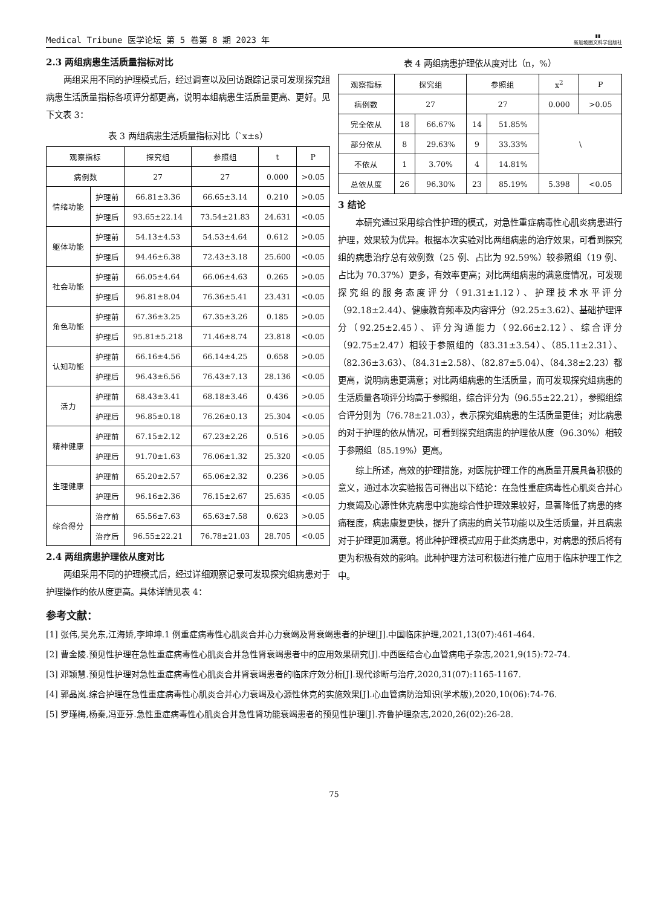Medical Tribune 医学论坛 第 5 卷第 8 期 2023 年 ▮▮
新加坡图文科学出版社
2.3 两组病患生活质量指标对比
两组采用不同的护理模式后，经过调查以及回访跟踪记录可发现探究组病患生活质量指标各项评分都更高，说明本组病患生活质量更高、更好。见下文表 3：
表 3 两组病患生活质量指标对比（`x±s）
| 观察指标 | | 探究组 | 参照组 | t | P |
| --- | --- | --- | --- | --- | --- |
| 病例数 | | 27 | 27 | 0.000 | >0.05 |
| 情绪功能 | 护理前 | 66.81±3.36 | 66.65±3.14 | 0.210 | >0.05 |
| | 护理后 | 93.65±22.14 | 73.54±21.83 | 24.631 | <0.05 |
| 躯体功能 | 护理前 | 54.13±4.53 | 54.53±4.64 | 0.612 | >0.05 |
| | 护理后 | 94.46±6.38 | 72.43±3.18 | 25.600 | <0.05 |
| 社会功能 | 护理前 | 66.05±4.64 | 66.06±4.63 | 0.265 | >0.05 |
| | 护理后 | 96.81±8.04 | 76.36±5.41 | 23.431 | <0.05 |
| 角色功能 | 护理前 | 67.36±3.25 | 67.35±3.26 | 0.185 | >0.05 |
| | 护理后 | 95.81±5.218 | 71.46±8.74 | 23.818 | <0.05 |
| 认知功能 | 护理前 | 66.16±4.56 | 66.14±4.25 | 0.658 | >0.05 |
| | 护理后 | 96.43±6.56 | 76.43±7.13 | 28.136 | <0.05 |
| 活力 | 护理前 | 68.43±3.41 | 68.18±3.46 | 0.436 | >0.05 |
| | 护理后 | 96.85±0.18 | 76.26±0.13 | 25.304 | <0.05 |
| 精神健康 | 护理前 | 67.15±2.12 | 67.23±2.26 | 0.516 | >0.05 |
| | 护理后 | 91.70±1.63 | 76.06±1.32 | 25.320 | <0.05 |
| 生理健康 | 护理前 | 65.20±2.57 | 65.06±2.32 | 0.236 | >0.05 |
| | 护理后 | 96.16±2.36 | 76.15±2.67 | 25.635 | <0.05 |
| 综合得分 | 治疗前 | 65.56±7.63 | 65.63±7.58 | 0.623 | >0.05 |
| | 治疗后 | 96.55±22.21 | 76.78±21.03 | 28.705 | <0.05 |
2.4 两组病患护理依从度对比
两组采用不同的护理模式后，经过详细观察记录可发现探究组病患对于护理操作的依从度更高。具体详情见表 4：
表 4 两组病患护理依从度对比（n，%）
| 观察指标 | 探究组 | | 参照组 | | x<sup>2</sup> | P |
| --- | --- | --- | --- | --- | --- | --- |
| 病例数 | 27 | | 27 | | 0.000 | >0.05 |
| 完全依从 | 18 | 66.67% | 14 | 51.85% | \ | |
| 部分依从 | 8 | 29.63% | 9 | 33.33% | | |
| 不依从 | 1 | 3.70% | 4 | 14.81% | | |
| 总依从度 | 26 | 96.30% | 23 | 85.19% | 5.398 | <0.05 |
3 结论
本研究通过采用综合性护理的模式，对急性重症病毒性心肌炎病患进行护理，效果较为优异。根据本次实验对比两组病患的治疗效果，可看到探究组的病患治疗总有效例数（25 例、占比为 92.59%）较参照组（19 例、占比为 70.37%）更多，有效率更高；对比两组病患的满意度情况，可发现探究组的服务态度评分（91.31±1.12）、护理技术水平评分（92.18±2.44）、健康教育频率及内容评分（92.25±3.62）、基础护理评分（92.25±2.45）、评分沟通能力（92.66±2.12）、综合评分（92.75±2.47）相较于参照组的（83.31±3.54）、（85.11±2.31）、（82.36±3.63）、（84.31±2.58）、（82.87±5.04）、（84.38±2.23）都更高，说明病患更满意；对比两组病患的生活质量，而可发现探究组病患的生活质量各项评分均高于参照组，综合评分为（96.55±22.21），参照组综合评分则为（76.78±21.03），表示探究组病患的生活质量更佳；对比病患的对于护理的依从情况，可看到探究组病患的护理依从度（96.30%）相较于参照组（85.19%）更高。
综上所述，高效的护理措施，对医院护理工作的高质量开展具备积极的意义，通过本次实验报告可得出以下结论：在急性重症病毒性心肌炎合并心力衰竭及心源性休克病患中实施综合性护理效果较好，显著降低了病患的疼痛程度，病患康复更快，提升了病患的肩关节功能以及生活质量，并且病患对于护理更加满意。将此种护理模式应用于此类病患中，对病患的预后将有更为积极有效的影响。此种护理方法可积极进行推广应用于临床护理工作之中。
参考文献：
[1] 张伟,吴允东,江海娇,李坤坤.1 例重症病毒性心肌炎合并心力衰竭及肾衰竭患者的护理[J].中国临床护理,2021,13(07):461-464.
[2] 曹金陵.预见性护理在急性重症病毒性心肌炎合并急性肾衰竭患者中的应用效果研究[J].中西医结合心血管病电子杂志,2021,9(15):72-74.
[3] 邓颖慧.预见性护理对急性重症病毒性心肌炎合并肾衰竭患者的临床疗效分析[J].现代诊断与治疗,2020,31(07):1165-1167.
[4] 郭晶岚.综合护理在急性重症病毒性心肌炎合并心力衰竭及心源性休克的实施效果[J].心血管病防治知识(学术版),2020,10(06):74-76.
[5] 罗瑾梅,杨秦,冯亚芬.急性重症病毒性心肌炎合并急性肾功能衰竭患者的预见性护理[J].齐鲁护理杂志,2020,26(02):26-28.
75